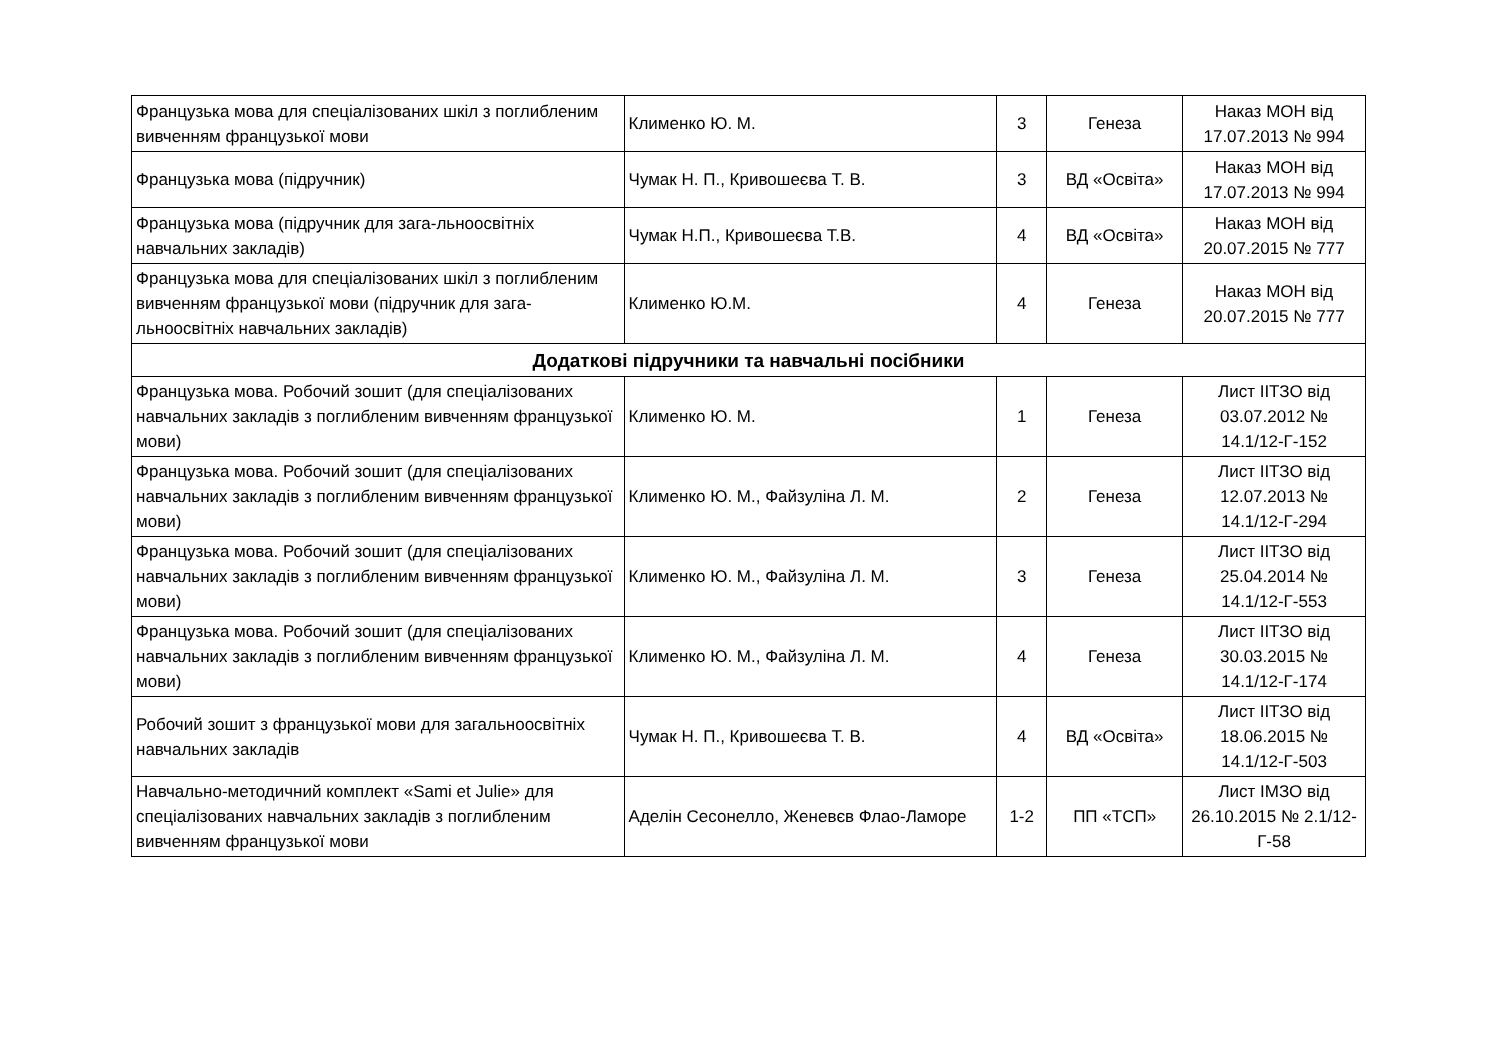| Французька мова для спеціалізованих шкіл з поглибленим вивченням французької мови | Клименко Ю. М. | 3 | Генеза | Наказ МОН від 17.07.2013 № 994 |
| Французька мова (підручник) | Чумак Н. П., Кривошеєва Т. В. | 3 | ВД «Освіта» | Наказ МОН від 17.07.2013 № 994 |
| Французька мова (підручник для зага-льноосвітніх навчальних закладів) | Чумак Н.П., Кривошеєва Т.В. | 4 | ВД «Освіта» | Наказ МОН від 20.07.2015 № 777 |
| Французька мова для спеціалізованих шкіл з поглибленим вивченням французької мови (підручник для зага-льноосвітніх навчальних закладів) | Клименко Ю.М. | 4 | Генеза | Наказ МОН від 20.07.2015 № 777 |
| Додаткові підручники та навчальні посібники | | | | |
| Французька мова. Робочий зошит (для спеціалізованих навчальних закладів з поглибленим вивченням французької мови) | Клименко Ю. М. | 1 | Генеза | Лист ІІТЗО від 03.07.2012 № 14.1/12-Г-152 |
| Французька мова. Робочий зошит (для спеціалізованих навчальних закладів з поглибленим вивченням французької мови) | Клименко Ю. М., Файзуліна Л. М. | 2 | Генеза | Лист ІІТЗО від 12.07.2013 № 14.1/12-Г-294 |
| Французька мова. Робочий зошит (для спеціалізованих навчальних закладів з поглибленим вивченням французької мови) | Клименко Ю. М., Файзуліна Л. М. | 3 | Генеза | Лист ІІТЗО від 25.04.2014 № 14.1/12-Г-553 |
| Французька мова. Робочий зошит (для спеціалізованих навчальних закладів з поглибленим вивченням французької мови) | Клименко Ю. М., Файзуліна Л. М. | 4 | Генеза | Лист ІІТЗО від 30.03.2015 № 14.1/12-Г-174 |
| Робочий зошит з французької мови для загальноосвітніх навчальних закладів | Чумак Н. П., Кривошеєва Т. В. | 4 | ВД «Освіта» | Лист ІІТЗО від 18.06.2015 № 14.1/12-Г-503 |
| Навчально-методичний комплект «Sami et Julie» для спеціалізованих навчальних закладів з поглибленим вивченням французької мови | Аделін Сесонелло, Женевєв Флао-Ламоре | 1-2 | ПП «ТСП» | Лист ІМЗО від 26.10.2015 № 2.1/12-Г-58 |